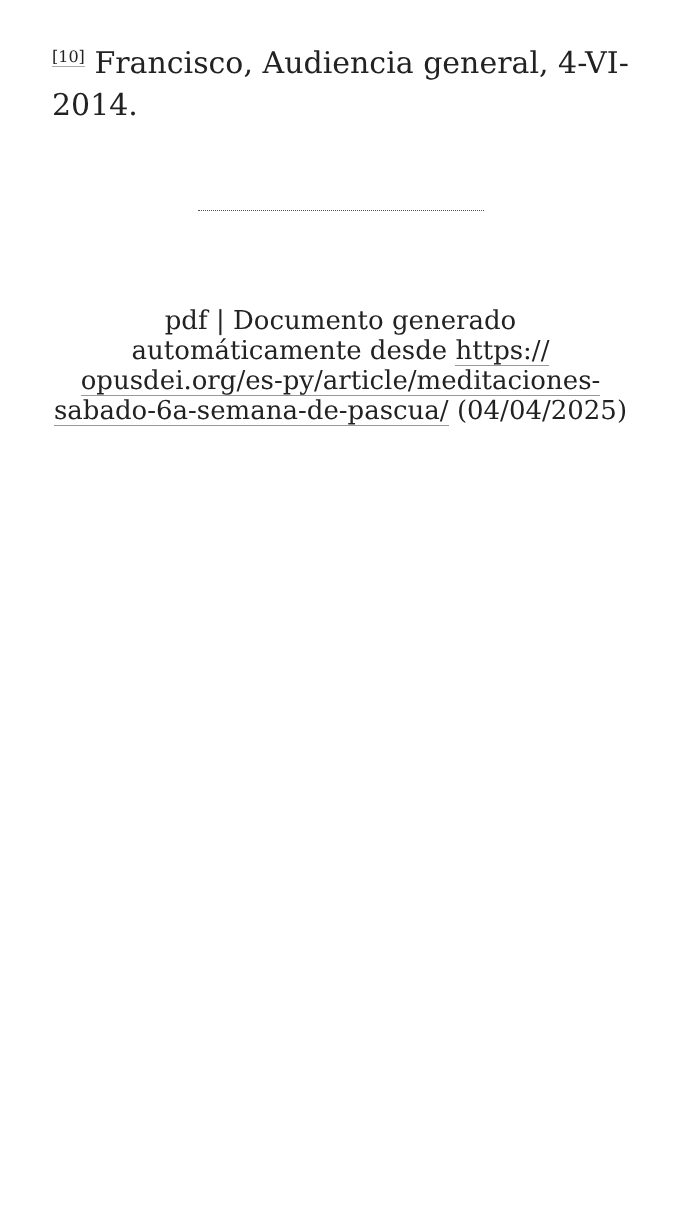<sup>[10]</sup> Francisco, Audiencia general, 4-VI-2014.
pdf | Documento generado automáticamente desde https:// opusdei.org/es-py/article/meditaciones-sabado-6a-semana-de-pascua/ (04/04/2025)